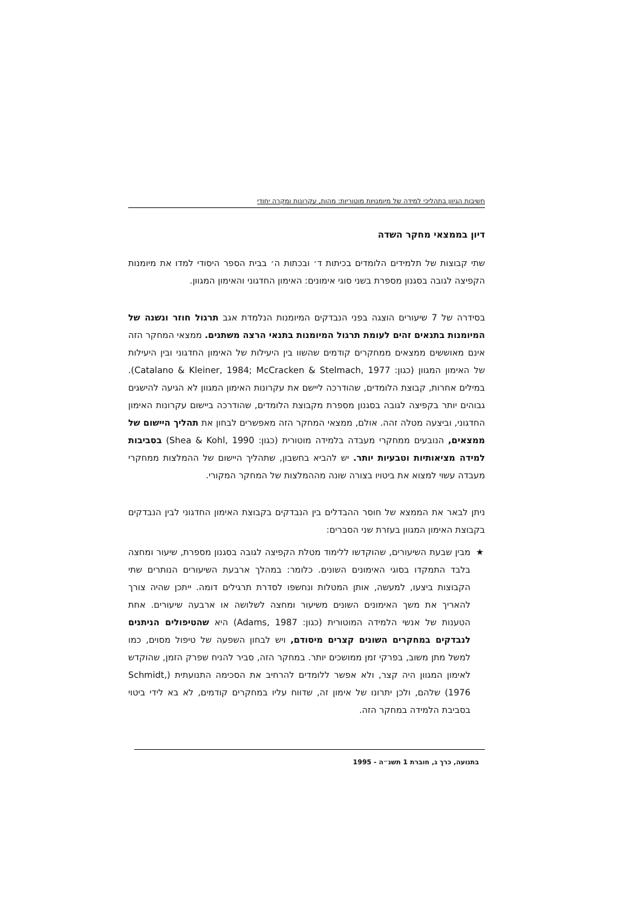חשיבות הגיוון בתהליכי למידה של מיומנויות מוטוריות: מהות, עקרונות ומקרה יחודי
דיון בממצאי מחקר השדה
שתי קבוצות של תלמידים הלומדים בכיתות ד׳ ובכתות ה׳ בבית הספר היסודי למדו את מיומנות הקפיצה לגובה בסגנון מספרת בשני סוגי אימונים: האימון החדגוני והאימון המגוון.
בסידרה של 7 שיעורים הוצגה בפני הנבדקים המיומנות הנלמדת אגב תרגול חוזר ונשנה של המיומנות בתנאים זהים לעומת תרגול המיומנות בתנאי הרצה משתנים. ממצאי המחקר הזה אינם מאוששים ממצאים ממחקרים קודמים שהשוו בין היעילות של האימון החדגוני ובין היעילות של האימון המגוון (כגון: Catalano & Kleiner, 1984; McCracken & Stelmach, 1977). במילים אחרות, קבוצת הלומדים, שהודרכה ליישם את עקרונות האימון המגוון לא הגיעה להישגים גבוהים יותר בקפיצה לגובה בסגנון מספרת מקבוצת הלומדים, שהודרכה ביישום עקרונות האימון החדגוני, וביצעה מטלה זהה. אולם, ממצאי המחקר הזה מאפשרים לבחון את תהליך היישום של ממצאים, הנובעים ממחקרי מעבדה בלמידה מוטורית (כגון: Shea & Kohl, 1990) בסביבות למידה מציאותיות וטבעיות יותר. יש להביא בחשבון, שתהליך היישום של ההמלצות ממחקרי מעבדה עשוי למצוא את ביטויו בצורה שונה מההמלצות של המחקר המקורי.
ניתן לבאר את הממצא של חוסר ההבדלים בין הנבדקים בקבוצת האימון החדגוני לבין הנבדקים בקבוצת האימון המגוון בעזרת שני הסברים:
★ מבין שבעת השיעורים, שהוקדשו ללימוד מטלת הקפיצה לגובה בסגנון מספרת, שיעור ומחצה בלבד התמקדו בסוגי האימונים השונים. כלומר: במהלך ארבעת השיעורים הנותרים שתי הקבוצות ביצעו, למעשה, אותן המטלות ונחשפו לסדרת תרגילים דומה. ייתכן שהיה צורך להאריך את משך האימונים השונים משיעור ומחצה לשלושה או ארבעה שיעורים. אחת הטענות של אנשי הלמידה המוטורית (כגון: Adams, 1987) היא שהטיפולים הניתנים לנבדקים במחקרים השונים קצרים מיסודם, ויש לבחון השפעה של טיפול מסוים, כמו למשל מתן משוב, בפרקי זמן ממושכים יותר. במחקר הזה, סביר להניח שפרק הזמן, שהוקדש לאימון המגוון היה קצר, ולא אפשר ללומדים להרחיב את הסכימה התנועתית (Schmidt, 1976) שלהם, ולכן יתרונו של אימון זה, שדווח עליו במחקרים קודמים, לא בא לידי ביטוי בסביבת הלמידה במחקר הזה.
בתנועה, כרך ג, חוברת 1 תשנ״ה - 1995